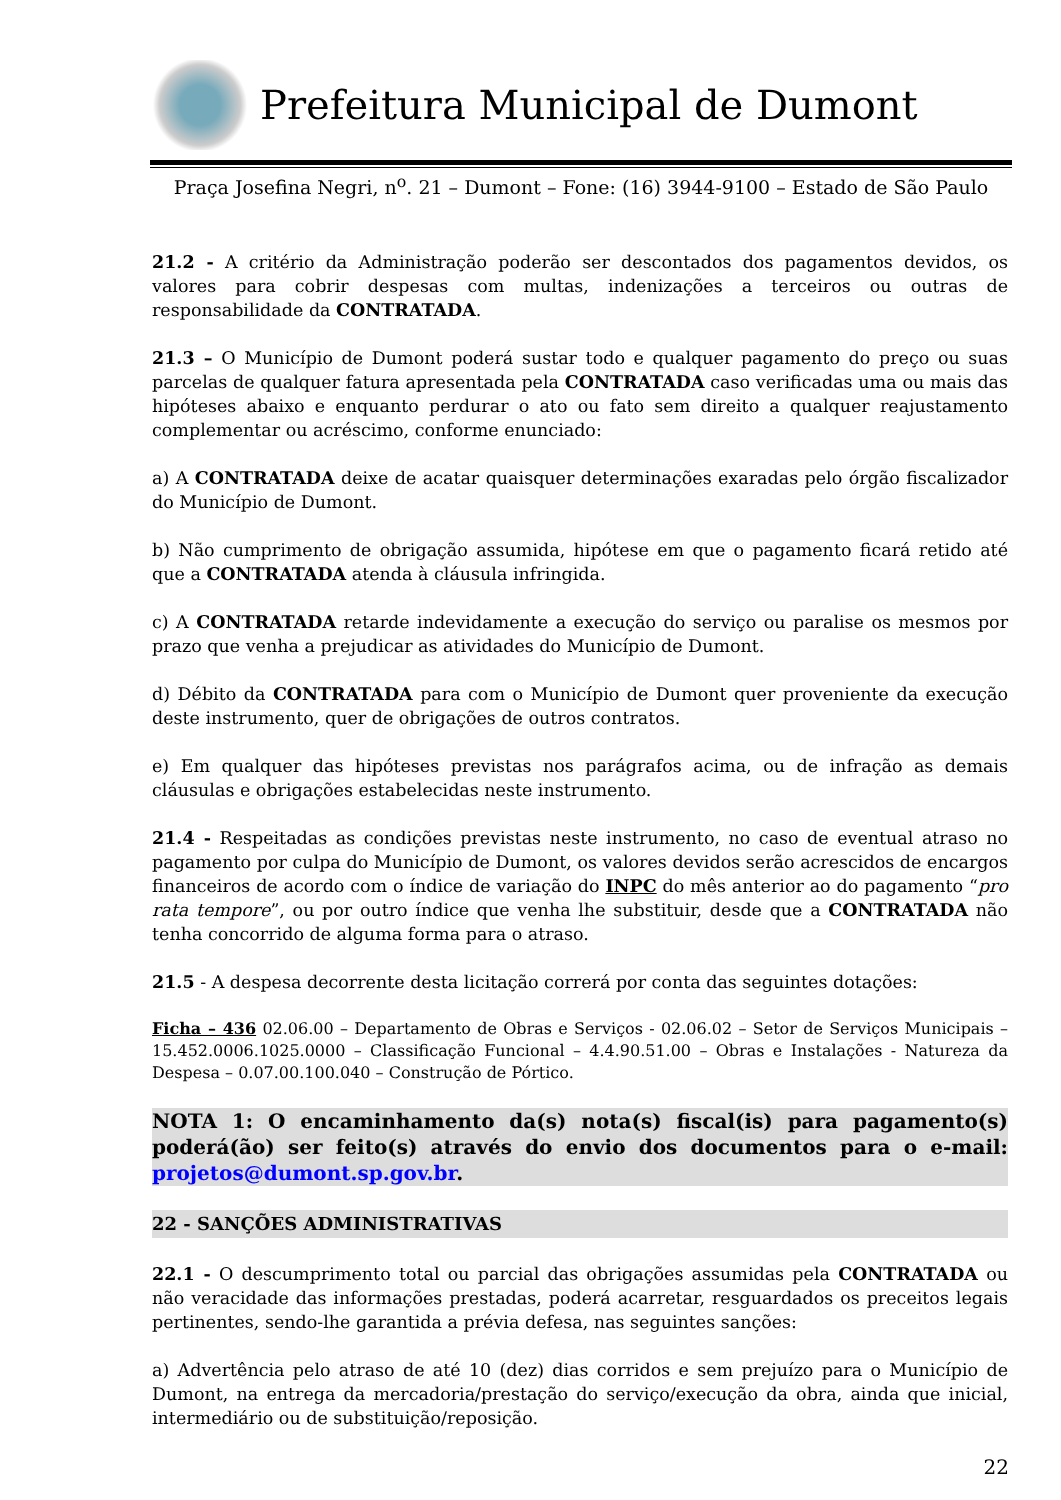Prefeitura Municipal de Dumont
Praça Josefina Negri, n<sup>o</sup>. 21 – Dumont – Fone: (16) 3944-9100 – Estado de São Paulo
21.2 - A critério da Administração poderão ser descontados dos pagamentos devidos, os valores para cobrir despesas com multas, indenizações a terceiros ou outras de responsabilidade da CONTRATADA.
21.3 – O Município de Dumont poderá sustar todo e qualquer pagamento do preço ou suas parcelas de qualquer fatura apresentada pela CONTRATADA caso verificadas uma ou mais das hipóteses abaixo e enquanto perdurar o ato ou fato sem direito a qualquer reajustamento complementar ou acréscimo, conforme enunciado:
a) A CONTRATADA deixe de acatar quaisquer determinações exaradas pelo órgão fiscalizador do Município de Dumont.
b) Não cumprimento de obrigação assumida, hipótese em que o pagamento ficará retido até que a CONTRATADA atenda à cláusula infringida.
c) A CONTRATADA retarde indevidamente a execução do serviço ou paralise os mesmos por prazo que venha a prejudicar as atividades do Município de Dumont.
d) Débito da CONTRATADA para com o Município de Dumont quer proveniente da execução deste instrumento, quer de obrigações de outros contratos.
e) Em qualquer das hipóteses previstas nos parágrafos acima, ou de infração as demais cláusulas e obrigações estabelecidas neste instrumento.
21.4 - Respeitadas as condições previstas neste instrumento, no caso de eventual atraso no pagamento por culpa do Município de Dumont, os valores devidos serão acrescidos de encargos financeiros de acordo com o índice de variação do INPC do mês anterior ao do pagamento “pro rata tempore”, ou por outro índice que venha lhe substituir, desde que a CONTRATADA não tenha concorrido de alguma forma para o atraso.
21.5 - A despesa decorrente desta licitação correrá por conta das seguintes dotações:
Ficha – 436 02.06.00 – Departamento de Obras e Serviços - 02.06.02 – Setor de Serviços Municipais – 15.452.0006.1025.0000 – Classificação Funcional – 4.4.90.51.00 – Obras e Instalações - Natureza da Despesa – 0.07.00.100.040 – Construção de Pórtico.
NOTA 1: O encaminhamento da(s) nota(s) fiscal(is) para pagamento(s) poderá(ão) ser feito(s) através do envio dos documentos para o e-mail: projetos@dumont.sp.gov.br.
22 - SANÇÕES ADMINISTRATIVAS
22.1 - O descumprimento total ou parcial das obrigações assumidas pela CONTRATADA ou não veracidade das informações prestadas, poderá acarretar, resguardados os preceitos legais pertinentes, sendo-lhe garantida a prévia defesa, nas seguintes sanções:
a) Advertência pelo atraso de até 10 (dez) dias corridos e sem prejuízo para o Município de Dumont, na entrega da mercadoria/prestação do serviço/execução da obra, ainda que inicial, intermediário ou de substituição/reposição.
22